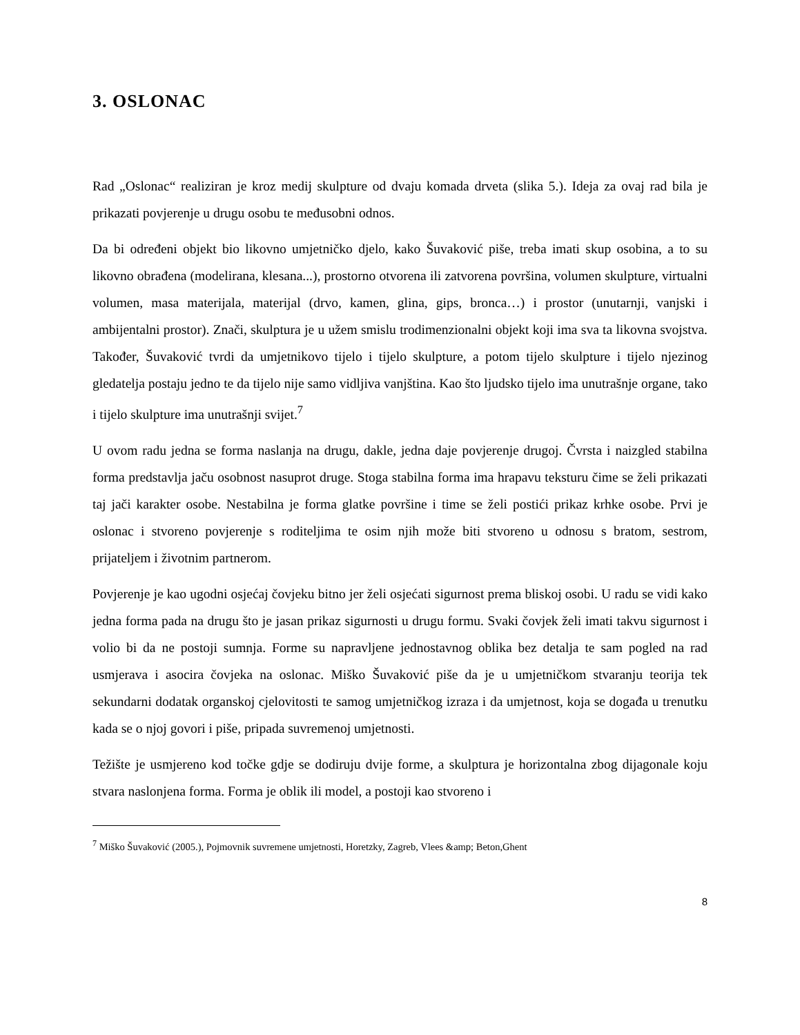3. OSLONAC
Rad „Oslonac“ realiziran je kroz medij skulpture od dvaju komada drveta (slika 5.). Ideja za ovaj rad bila je prikazati povjerenje u drugu osobu te međusobni odnos.
Da bi određeni objekt bio likovno umjetničko djelo, kako Šuvaković piše, treba imati skup osobina, a to su likovno obrađena (modelirana, klesana...), prostorno otvorena ili zatvorena površina, volumen skulpture, virtualni volumen, masa materijala, materijal (drvo, kamen, glina, gips, bronca…) i prostor (unutarnji, vanjski i ambijentalni prostor). Znači, skulptura je u užem smislu trodimenzionalni objekt koji ima sva ta likovna svojstva. Također, Šuvaković tvrdi da umjetnikovo tijelo i tijelo skulpture, a potom tijelo skulpture i tijelo njezinog gledatelja postaju jedno te da tijelo nije samo vidljiva vanjština. Kao što ljudsko tijelo ima unutrašnje organe, tako i tijelo skulpture ima unutrašnji svijet.<sup>7</sup>
U ovom radu jedna se forma naslanja na drugu, dakle, jedna daje povjerenje drugoj. Čvrsta i naizgled stabilna forma predstavlja jaču osobnost nasuprot druge. Stoga stabilna forma ima hrapavu teksturu čime se želi prikazati taj jači karakter osobe. Nestabilna je forma glatke površine i time se želi postići prikaz krhke osobe. Prvi je oslonac i stvoreno povjerenje s roditeljima te osim njih može biti stvoreno u odnosu s bratom, sestrom, prijateljem i životnim partnerom.
Povjerenje je kao ugodni osjećaj čovjeku bitno jer želi osjećati sigurnost prema bliskoj osobi. U radu se vidi kako jedna forma pada na drugu što je jasan prikaz sigurnosti u drugu formu. Svaki čovjek želi imati takvu sigurnost i volio bi da ne postoji sumnja. Forme su napravljene jednostavnog oblika bez detalja te sam pogled na rad usmjerava i asocira čovjeka na oslonac. Miško Šuvaković piše da je u umjetničkom stvaranju teorija tek sekundarni dodatak organskoj cjelovitosti te samog umjetničkog izraza i da umjetnost, koja se događa u trenutku kada se o njoj govori i piše, pripada suvremenoj umjetnosti.
Težište je usmjereno kod točke gdje se dodiruju dvije forme, a skulptura je horizontalna zbog dijagonale koju stvara naslonjena forma. Forma je oblik ili model, a postoji kao stvoreno i
<sup>7</sup> Miško Šuvaković (2005.), Pojmovnik suvremene umjetnosti, Horetzky, Zagreb, Vlees &amp; Beton,Ghent
8